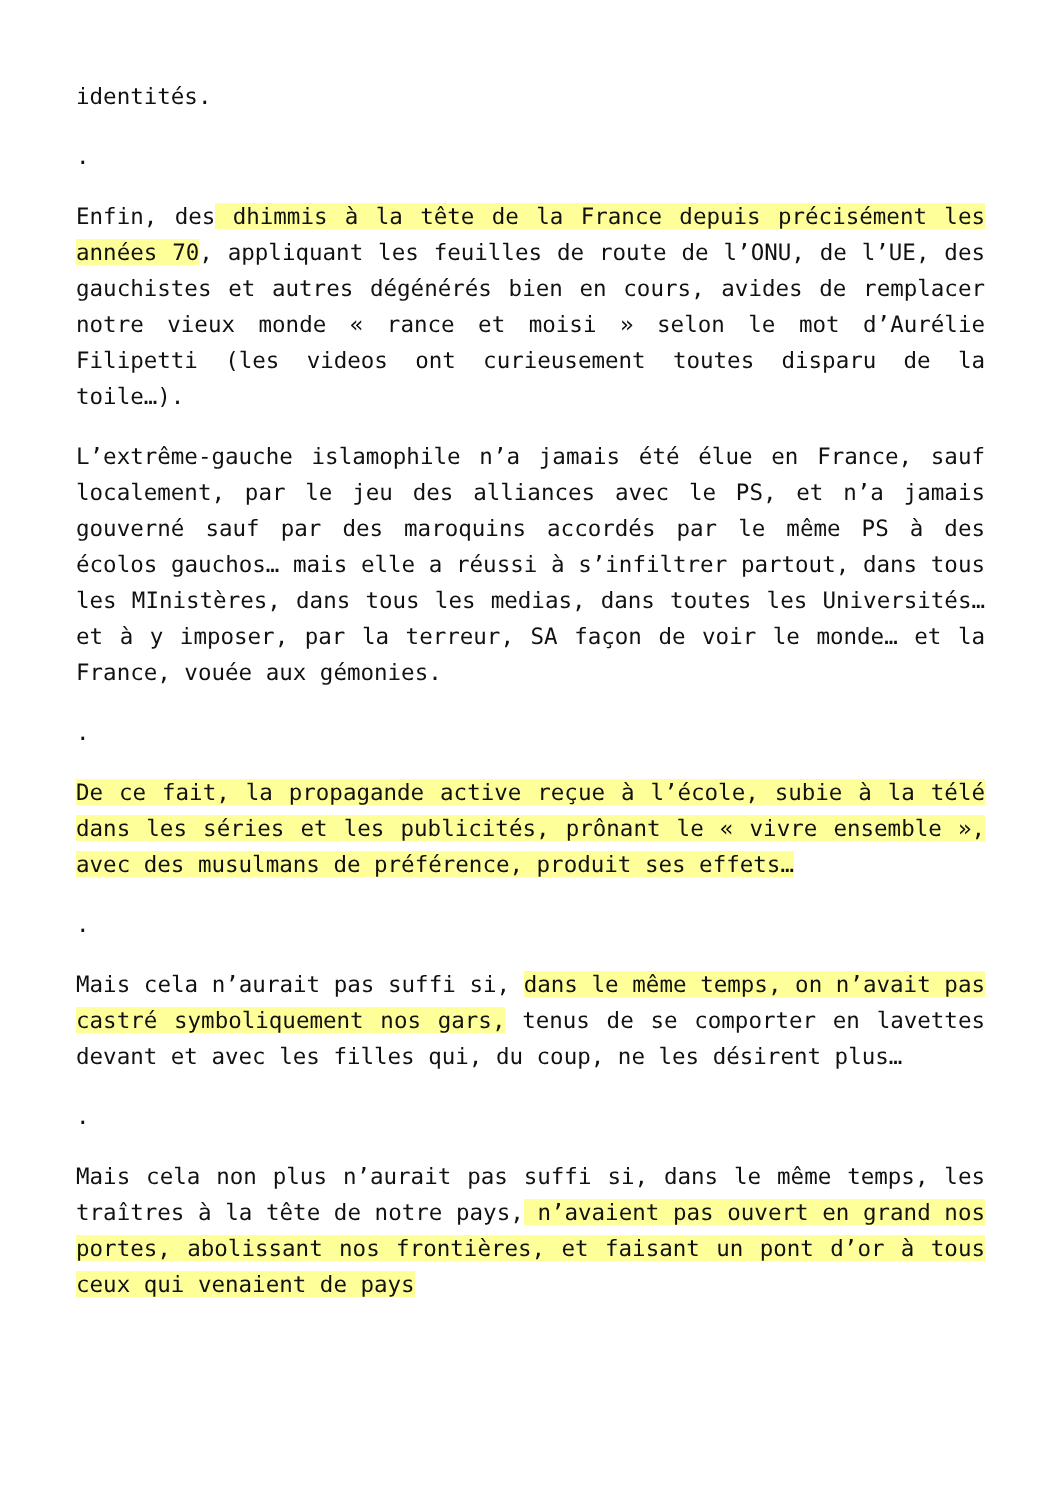identités.
.
Enfin, des dhimmis à la tête de la France depuis précisément les années 70, appliquant les feuilles de route de l’ONU, de l’UE, des gauchistes et autres dégénérés bien en cours, avides de remplacer notre vieux monde « rance et moisi » selon le mot d’Aurélie Filipetti (les videos ont curieusement toutes disparu de la toile…).
L’extrême-gauche islamophile n’a jamais été élue en France, sauf localement, par le jeu des alliances avec le PS, et n’a jamais gouverné sauf par des maroquins accordés par le même PS à des écolos gauchos… mais elle a réussi à s’infiltrer partout, dans tous les MInistères, dans tous les medias, dans toutes les Universités… et à y imposer, par la terreur, SA façon de voir le monde… et la France, vouée aux gémonies.
.
De ce fait, la propagande active reçue à l’école, subie à la télé dans les séries et les publicités, prônant le « vivre ensemble », avec des musulmans de préférence, produit ses effets…
.
Mais cela n’aurait pas suffi si, dans le même temps, on n’avait pas castré symboliquement nos gars, tenus de se comporter en lavettes devant et avec les filles qui, du coup, ne les désirent plus…
.
Mais cela non plus n’aurait pas suffi si, dans le même temps, les traîtres à la tête de notre pays, n’avaient pas ouvert en grand nos portes, abolissant nos frontières, et faisant un pont d’or à tous ceux qui venaient de pays